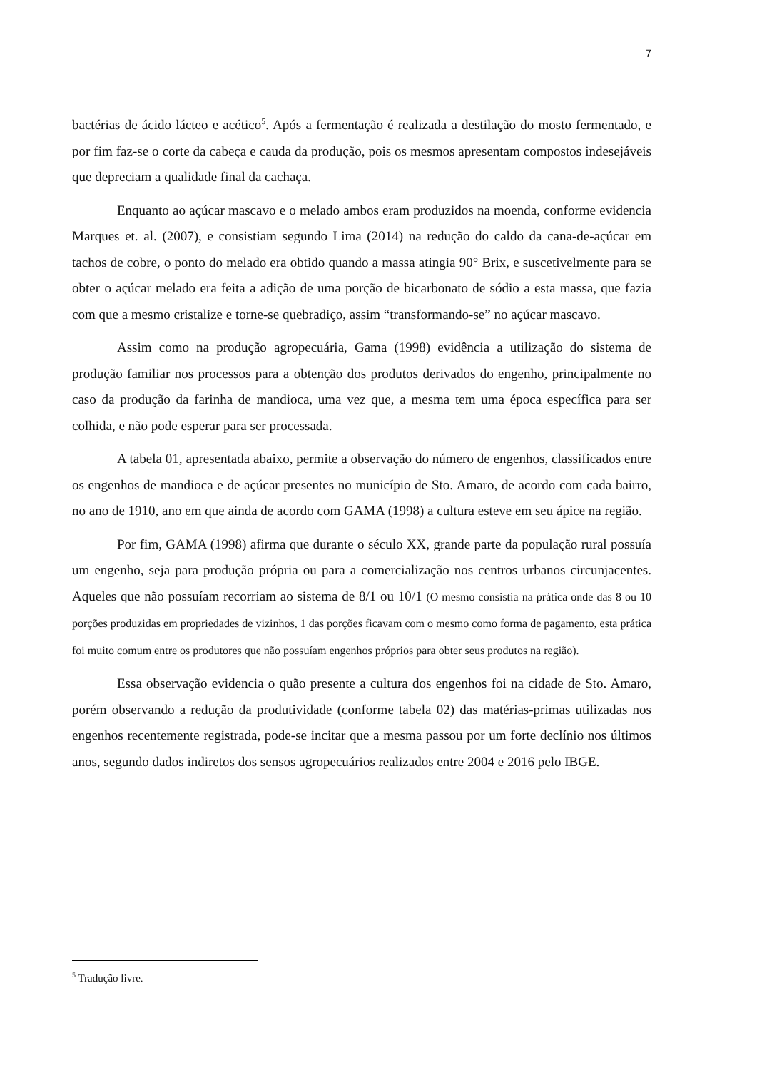7
bactérias de ácido lácteo e acético<sup>5</sup>. Após a fermentação é realizada a destilação do mosto fermentado, e por fim faz-se o corte da cabeça e cauda da produção, pois os mesmos apresentam compostos indesejáveis que depreciam a qualidade final da cachaça.
Enquanto ao açúcar mascavo e o melado ambos eram produzidos na moenda, conforme evidencia Marques et. al. (2007), e consistiam segundo Lima (2014) na redução do caldo da cana-de-açúcar em tachos de cobre, o ponto do melado era obtido quando a massa atingia 90° Brix, e suscetivelmente para se obter o açúcar melado era feita a adição de uma porção de bicarbonato de sódio a esta massa, que fazia com que a mesmo cristalize e torne-se quebradiço, assim “transformando-se” no açúcar mascavo.
Assim como na produção agropecuária, Gama (1998) evidência a utilização do sistema de produção familiar nos processos para a obtenção dos produtos derivados do engenho, principalmente no caso da produção da farinha de mandioca, uma vez que, a mesma tem uma época específica para ser colhida, e não pode esperar para ser processada.
A tabela 01, apresentada abaixo, permite a observação do número de engenhos, classificados entre os engenhos de mandioca e de açúcar presentes no município de Sto. Amaro, de acordo com cada bairro, no ano de 1910, ano em que ainda de acordo com GAMA (1998) a cultura esteve em seu ápice na região.
Por fim, GAMA (1998) afirma que durante o século XX, grande parte da população rural possuía um engenho, seja para produção própria ou para a comercialização nos centros urbanos circunjacentes. Aqueles que não possuíam recorriam ao sistema de 8/1 ou 10/1 (O mesmo consistia na prática onde das 8 ou 10 porções produzidas em propriedades de vizinhos, 1 das porções ficavam com o mesmo como forma de pagamento, esta prática foi muito comum entre os produtores que não possuíam engenhos próprios para obter seus produtos na região).
Essa observação evidencia o quão presente a cultura dos engenhos foi na cidade de Sto. Amaro, porém observando a redução da produtividade (conforme tabela 02) das matérias-primas utilizadas nos engenhos recentemente registrada, pode-se incitar que a mesma passou por um forte declínio nos últimos anos, segundo dados indiretos dos sensos agropecuários realizados entre 2004 e 2016 pelo IBGE.
<sup>5</sup> Tradução livre.